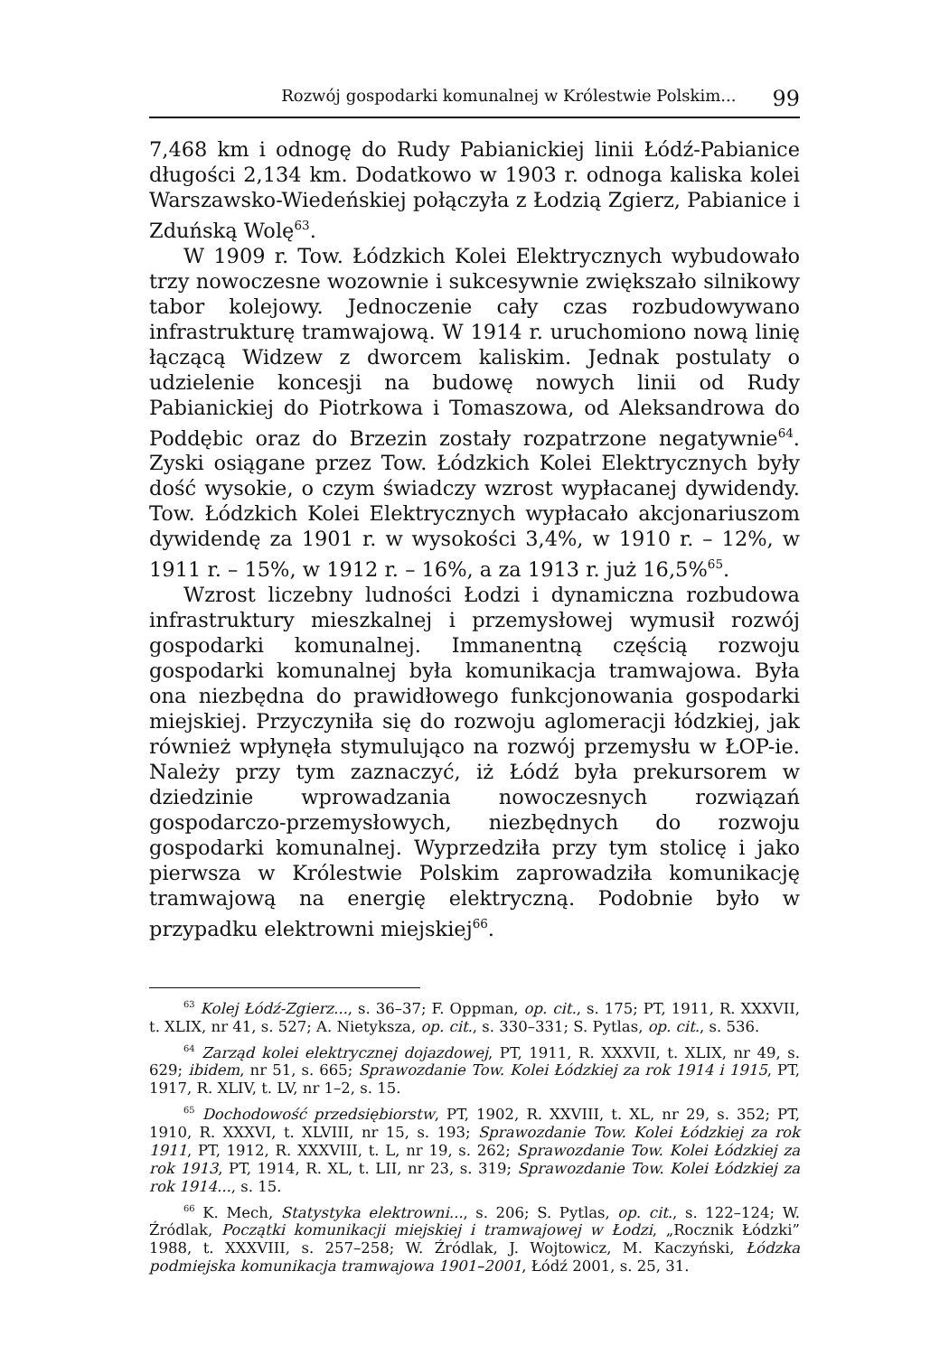Rozwój gospodarki komunalnej w Królestwie Polskim... 99
7,468 km i odnogę do Rudy Pabianickiej linii Łódź-Pabianice długości 2,134 km. Dodatkowo w 1903 r. odnoga kaliska kolei Warszawsko-Wiedeńskiej połączyła z Łodzią Zgierz, Pabianice i Zduńską Wolę<sup>63</sup>.
W 1909 r. Tow. Łódzkich Kolei Elektrycznych wybudowało trzy nowoczesne wozownie i sukcesywnie zwiększało silnikowy tabor kolejowy. Jednoczenie cały czas rozbudowywano infrastrukturę tramwajową. W 1914 r. uruchomiono nową linię łączącą Widzew z dworcem kaliskim. Jednak postulaty o udzielenie koncesji na budowę nowych linii od Rudy Pabianickiej do Piotrkowa i Tomaszowa, od Aleksandrowa do Poddębic oraz do Brzezin zostały rozpatrzone negatywnie<sup>64</sup>. Zyski osiągane przez Tow. Łódzkich Kolei Elektrycznych były dość wysokie, o czym świadczy wzrost wypłacanej dywidendy. Tow. Łódzkich Kolei Elektrycznych wypłacało akcjonariuszom dywidendę za 1901 r. w wysokości 3,4%, w 1910 r. – 12%, w 1911 r. – 15%, w 1912 r. – 16%, a za 1913 r. już 16,5%<sup>65</sup>.
Wzrost liczebny ludności Łodzi i dynamiczna rozbudowa infrastruktury mieszkalnej i przemysłowej wymusił rozwój gospodarki komunalnej. Immanentną częścią rozwoju gospodarki komunalnej była komunikacja tramwajowa. Była ona niezbędna do prawidłowego funkcjonowania gospodarki miejskiej. Przyczyniła się do rozwoju aglomeracji łódzkiej, jak również wpłynęła stymulująco na rozwój przemysłu w ŁOP-ie. Należy przy tym zaznaczyć, iż Łódź była prekursorem w dziedzinie wprowadzania nowoczesnych rozwiązań gospodarczo-przemysłowych, niezbędnych do rozwoju gospodarki komunalnej. Wyprzedziła przy tym stolicę i jako pierwsza w Królestwie Polskim zaprowadziła komunikację tramwajową na energię elektryczną. Podobnie było w przypadku elektrowni miejskiej<sup>66</sup>.
<sup>63</sup> Kolej Łódź-Zgierz..., s. 36–37; F. Oppman, op. cit., s. 175; PT, 1911, R. XXXVII, t. XLIX, nr 41, s. 527; A. Nietyksza, op. cit., s. 330–331; S. Pytlas, op. cit., s. 536.
<sup>64</sup> Zarząd kolei elektrycznej dojazdowej, PT, 1911, R. XXXVII, t. XLIX, nr 49, s. 629; ibidem, nr 51, s. 665; Sprawozdanie Tow. Kolei Łódzkiej za rok 1914 i 1915, PT, 1917, R. XLIV, t. LV, nr 1–2, s. 15.
<sup>65</sup> Dochodowość przedsiębiorstw, PT, 1902, R. XXVIII, t. XL, nr 29, s. 352; PT, 1910, R. XXXVI, t. XLVIII, nr 15, s. 193; Sprawozdanie Tow. Kolei Łódzkiej za rok 1911, PT, 1912, R. XXXVIII, t. L, nr 19, s. 262; Sprawozdanie Tow. Kolei Łódzkiej za rok 1913, PT, 1914, R. XL, t. LII, nr 23, s. 319; Sprawozdanie Tow. Kolei Łódzkiej za rok 1914..., s. 15.
<sup>66</sup> K. Mech, Statystyka elektrowni..., s. 206; S. Pytlas, op. cit., s. 122–124; W. Źródlak, Początki komunikacji miejskiej i tramwajowej w Łodzi, „Rocznik Łódzki” 1988, t. XXXVIII, s. 257–258; W. Źródlak, J. Wojtowicz, M. Kaczyński, Łódzka podmiejska komunikacja tramwajowa 1901–2001, Łódź 2001, s. 25, 31.